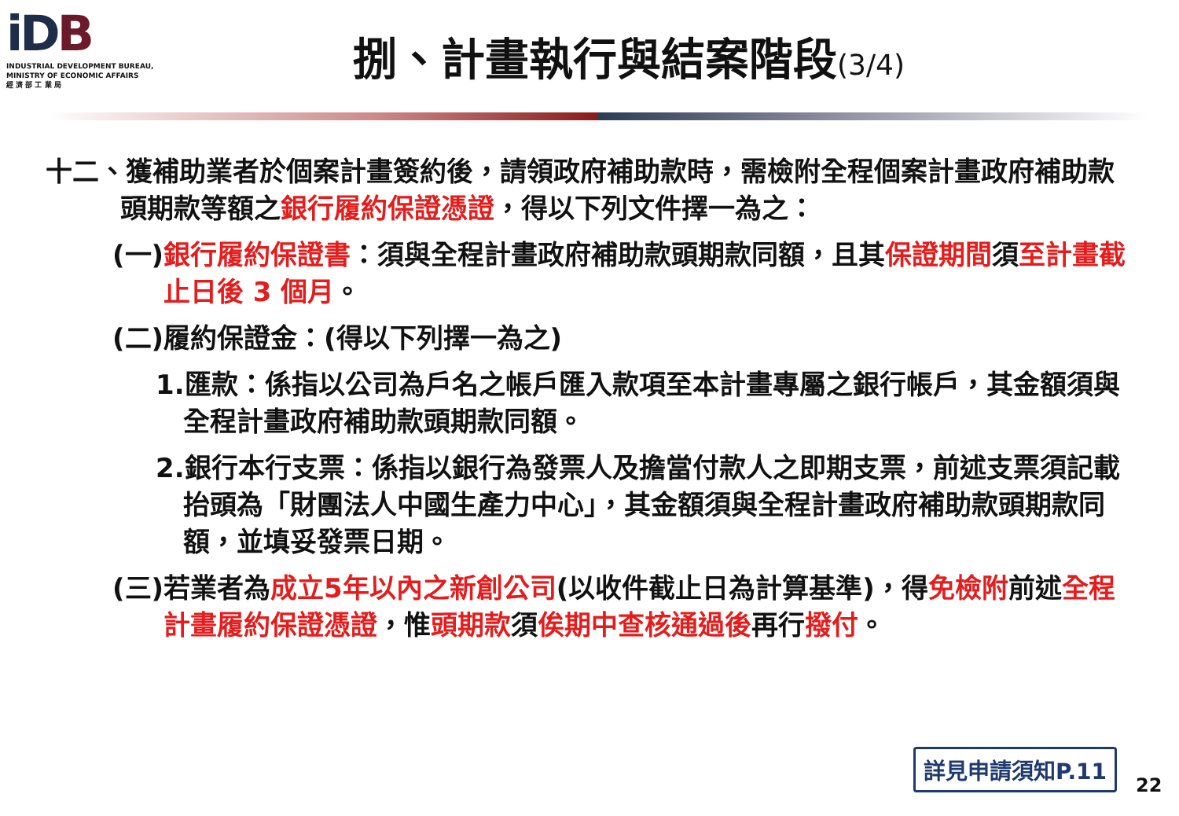iDB
INDUSTRIAL DEVELOPMENT BUREAU,
MINISTRY OF ECONOMIC AFFAIRS
經 濟 部 工 業 局
捌、計畫執行與結案階段(3/4)
十二、獲補助業者於個案計畫簽約後，請領政府補助款時，需檢附全程個案計畫政府補助款頭期款等額之銀行履約保證憑證，得以下列文件擇一為之：
(一)銀行履約保證書：須與全程計畫政府補助款頭期款同額，且其保證期間須至計畫截止日後 3 個月。
(二)履約保證金：(得以下列擇一為之)
1.匯款：係指以公司為戶名之帳戶匯入款項至本計畫專屬之銀行帳戶，其金額須與全程計畫政府補助款頭期款同額。
2.銀行本行支票：係指以銀行為發票人及擔當付款人之即期支票，前述支票須記載抬頭為「財團法人中國生產力中心」，其金額須與全程計畫政府補助款頭期款同額，並填妥發票日期。
(三)若業者為成立5年以內之新創公司(以收件截止日為計算基準)，得免檢附前述全程計畫履約保證憑證，惟頭期款須俟期中查核通過後再行撥付。
詳見申請須知P.11
22